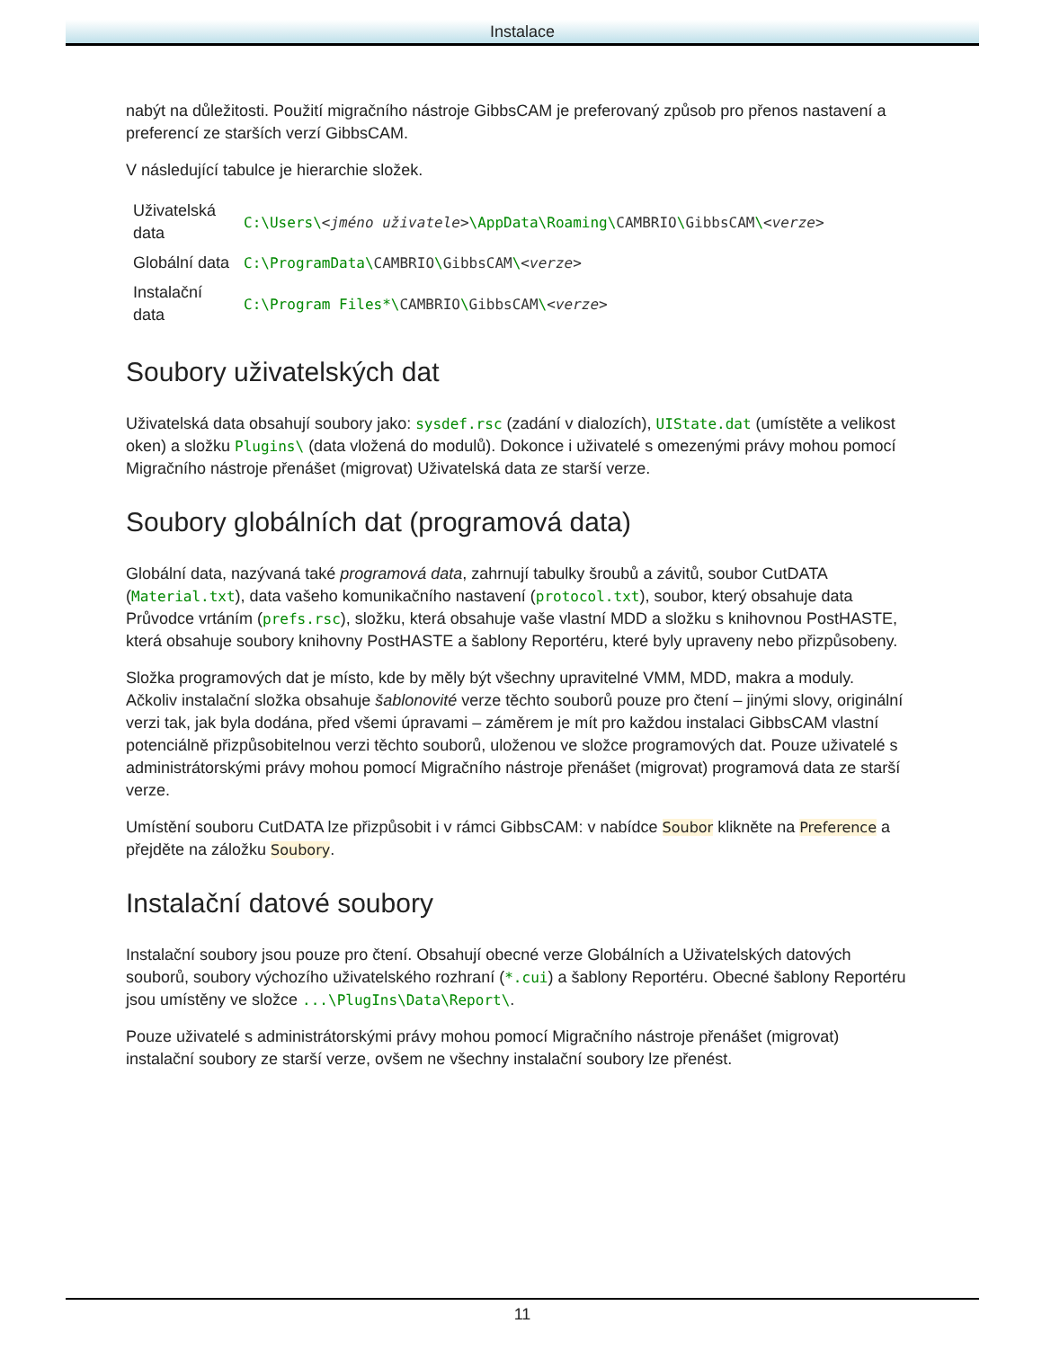Instalace
nabýt na důležitosti. Použití migračního nástroje GibbsCAM je preferovaný způsob pro přenos nastavení a preferencí ze starších verzí GibbsCAM.
V následující tabulce je hierarchie složek.
| Uživatelská data | C:\Users\ <jméno uživatele> \AppData\Roaming\ CAMBRIO \ GibbsCAM \ <verze> |
| Globální data | C:\ProgramData\ CAMBRIO \ GibbsCAM \ <verze> |
| Instalační data | C:\Program Files*\ CAMBRIO \ GibbsCAM \ <verze> |
Soubory uživatelských dat
Uživatelská data obsahují soubory jako: sysdef.rsc (zadání v dialozích), UIState.dat (umístěte a velikost oken) a složku Plugins\ (data vložená do modulů). Dokonce i uživatelé s omezenými právy mohou pomocí Migračního nástroje přenášet (migrovat) Uživatelská data ze starší verze.
Soubory globálních dat (programová data)
Globální data, nazývaná také programová data, zahrnují tabulky šroubů a závitů, soubor CutDATA (Material.txt), data vašeho komunikačního nastavení (protocol.txt), soubor, který obsahuje data Průvodce vrtáním (prefs.rsc), složku, která obsahuje vaše vlastní MDD a složku s knihovnou PostHASTE, která obsahuje soubory knihovny PostHASTE a šablony Reportéru, které byly upraveny nebo přizpůsobeny.
Složka programových dat je místo, kde by měly být všechny upravitelné VMM, MDD, makra a moduly. Ačkoliv instalační složka obsahuje šablonovité verze těchto souborů pouze pro čtení – jinými slovy, originální verzi tak, jak byla dodána, před všemi úpravami – záměrem je mít pro každou instalaci GibbsCAM vlastní potenciálně přizpůsobitelnou verzi těchto souborů, uloženou ve složce programových dat. Pouze uživatelé s administrátorskými právy mohou pomocí Migračního nástroje přenášet (migrovat) programová data ze starší verze.
Umístění souboru CutDATA lze přizpůsobit i v rámci GibbsCAM: v nabídce Soubor klikněte na Preference a přejděte na záložku Soubory.
Instalační datové soubory
Instalační soubory jsou pouze pro čtení. Obsahují obecné verze Globálních a Uživatelských datových souborů, soubory výchozího uživatelského rozhraní (*.cui) a šablony Reportéru. Obecné šablony Reportéru jsou umístěny ve složce ...\PlugIns\Data\Report\.
Pouze uživatelé s administrátorskými právy mohou pomocí Migračního nástroje přenášet (migrovat) instalační soubory ze starší verze, ovšem ne všechny instalační soubory lze přenést.
11